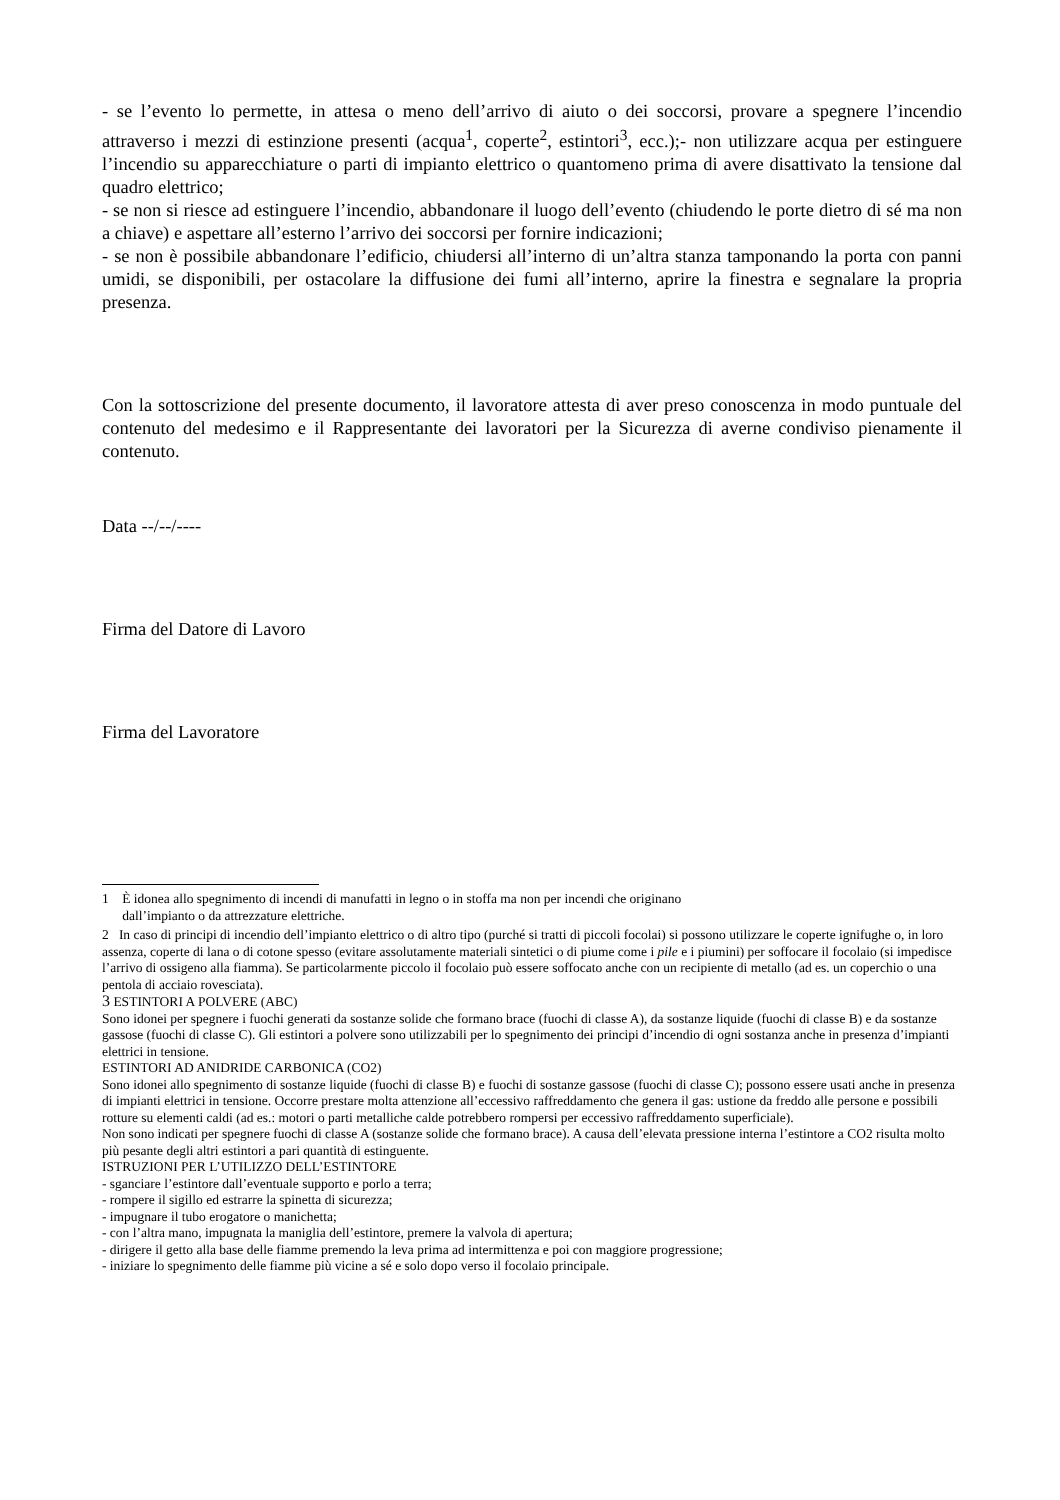- se l’evento lo permette, in attesa o meno dell’arrivo di aiuto o dei soccorsi, provare a spegnere l’incendio attraverso i mezzi di estinzione presenti (acqua<sup>1</sup>, coperte<sup>2</sup>, estintori<sup>3</sup>, ecc.);- non utilizzare acqua per estinguere l’incendio su apparecchiature o parti di impianto elettrico o quantomeno prima di avere disattivato la tensione dal quadro elettrico;
- se non si riesce ad estinguere l’incendio, abbandonare il luogo dell’evento (chiudendo le porte dietro di sé ma non a chiave) e aspettare all’esterno l’arrivo dei soccorsi per fornire indicazioni;
- se non è possibile abbandonare l’edificio, chiudersi all’interno di un’altra stanza tamponando la porta con panni umidi, se disponibili, per ostacolare la diffusione dei fumi all’interno, aprire la finestra e segnalare la propria presenza.
Con la sottoscrizione del presente documento, il lavoratore attesta di aver preso conoscenza in modo puntuale del contenuto del medesimo e il Rappresentante dei lavoratori per la Sicurezza di averne condiviso pienamente il contenuto.
Data --/--/----
Firma del Datore di Lavoro
Firma del Lavoratore
1 È idonea allo spegnimento di incendi di manufatti in legno o in stoffa ma non per incendi che originano
dall’impianto o da attrezzature elettriche.
2 In caso di principi di incendio dell’impianto elettrico o di altro tipo (purché si tratti di piccoli focolai) si possono utilizzare le coperte ignifughe o, in loro assenza, coperte di lana o di cotone spesso (evitare assolutamente materiali sintetici o di piume come i pile e i piumini) per soffocare il focolaio (si impedisce l’arrivo di ossigeno alla fiamma). Se particolarmente piccolo il focolaio può essere soffocato anche con un recipiente di metallo (ad es. un coperchio o una pentola di acciaio rovesciata).
3 ESTINTORI A POLVERE (ABC)
Sono idonei per spegnere i fuochi generati da sostanze solide che formano brace (fuochi di classe A), da sostanze liquide (fuochi di classe B) e da sostanze gassose (fuochi di classe C). Gli estintori a polvere sono utilizzabili per lo spegnimento dei principi d’incendio di ogni sostanza anche in presenza d’impianti elettrici in tensione.
ESTINTORI AD ANIDRIDE CARBONICA (CO2)
Sono idonei allo spegnimento di sostanze liquide (fuochi di classe B) e fuochi di sostanze gassose (fuochi di classe C); possono essere usati anche in presenza di impianti elettrici in tensione. Occorre prestare molta attenzione all’eccessivo raffreddamento che genera il gas: ustione da freddo alle persone e possibili rotture su elementi caldi (ad es.: motori o parti metalliche calde potrebbero rompersi per eccessivo raffreddamento superficiale).
Non sono indicati per spegnere fuochi di classe A (sostanze solide che formano brace). A causa dell’elevata pressione interna l’estintore a CO2 risulta molto più pesante degli altri estintori a pari quantità di estinguente.
ISTRUZIONI PER L’UTILIZZO DELL’ESTINTORE
- sganciare l’estintore dall’eventuale supporto e porlo a terra;
- rompere il sigillo ed estrarre la spinetta di sicurezza;
- impugnare il tubo erogatore o manichetta;
- con l’altra mano, impugnata la maniglia dell’estintore, premere la valvola di apertura;
- dirigere il getto alla base delle fiamme premendo la leva prima ad intermittenza e poi con maggiore progressione;
- iniziare lo spegnimento delle fiamme più vicine a sé e solo dopo verso il focolaio principale.